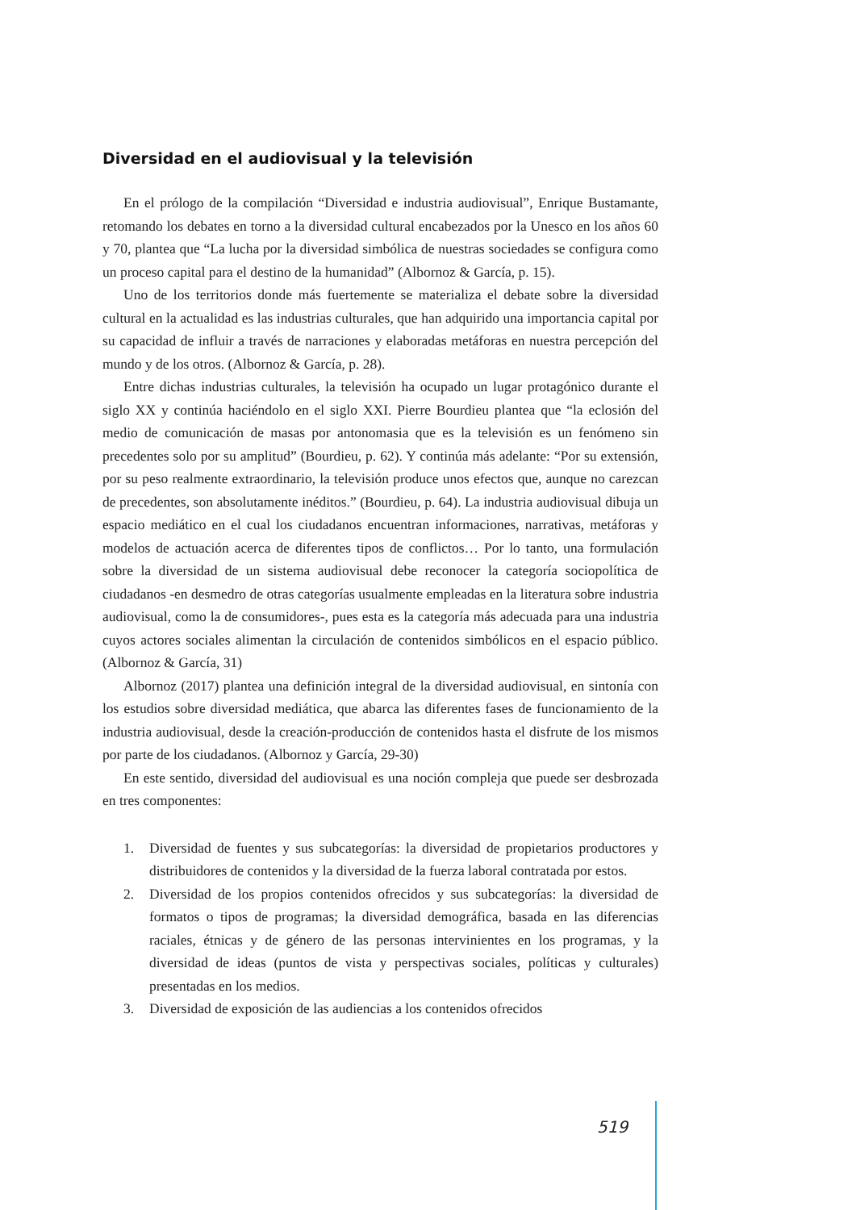Diversidad en el audiovisual y la televisión
En el prólogo de la compilación “Diversidad e industria audiovisual”, Enrique Bustamante, retomando los debates en torno a la diversidad cultural encabezados por la Unesco en los años 60 y 70, plantea que “La lucha por la diversidad simbólica de nuestras sociedades se configura como un proceso capital para el destino de la humanidad” (Albornoz & García, p. 15).
Uno de los territorios donde más fuertemente se materializa el debate sobre la diversidad cultural en la actualidad es las industrias culturales, que han adquirido una importancia capital por su capacidad de influir a través de narraciones y elaboradas metáforas en nuestra percepción del mundo y de los otros. (Albornoz & García, p. 28).
Entre dichas industrias culturales, la televisión ha ocupado un lugar protagónico durante el siglo XX y continúa haciéndolo en el siglo XXI. Pierre Bourdieu plantea que “la eclosión del medio de comunicación de masas por antonomasia que es la televisión es un fenómeno sin precedentes solo por su amplitud” (Bourdieu, p. 62). Y continúa más adelante: “Por su extensión, por su peso realmente extraordinario, la televisión produce unos efectos que, aunque no carezcan de precedentes, son absolutamente inéditos.” (Bourdieu, p. 64). La industria audiovisual dibuja un espacio mediático en el cual los ciudadanos encuentran informaciones, narrativas, metáforas y modelos de actuación acerca de diferentes tipos de conflictos… Por lo tanto, una formulación sobre la diversidad de un sistema audiovisual debe reconocer la categoría sociopolítica de ciudadanos -en desmedro de otras categorías usualmente empleadas en la literatura sobre industria audiovisual, como la de consumidores-, pues esta es la categoría más adecuada para una industria cuyos actores sociales alimentan la circulación de contenidos simbólicos en el espacio público. (Albornoz & García, 31)
Albornoz (2017) plantea una definición integral de la diversidad audiovisual, en sintonía con los estudios sobre diversidad mediática, que abarca las diferentes fases de funcionamiento de la industria audiovisual, desde la creación-producción de contenidos hasta el disfrute de los mismos por parte de los ciudadanos. (Albornoz y García, 29-30)
En este sentido, diversidad del audiovisual es una noción compleja que puede ser desbrozada en tres componentes:
1. Diversidad de fuentes y sus subcategorías: la diversidad de propietarios productores y distribuidores de contenidos y la diversidad de la fuerza laboral contratada por estos.
2. Diversidad de los propios contenidos ofrecidos y sus subcategorías: la diversidad de formatos o tipos de programas; la diversidad demográfica, basada en las diferencias raciales, étnicas y de género de las personas intervinientes en los programas, y la diversidad de ideas (puntos de vista y perspectivas sociales, políticas y culturales) presentadas en los medios.
3. Diversidad de exposición de las audiencias a los contenidos ofrecidos
519